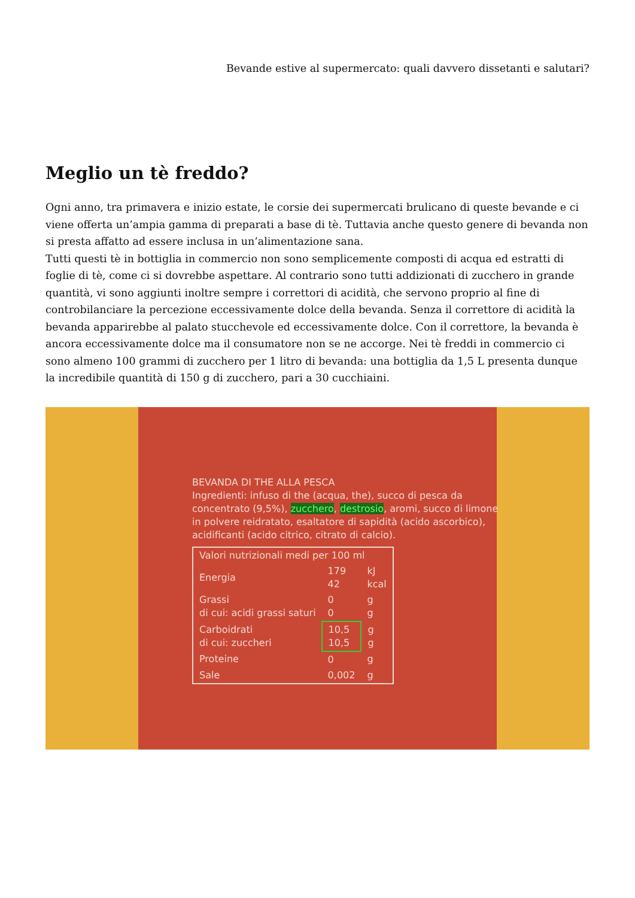Bevande estive al supermercato: quali davvero dissetanti e salutari?
Meglio un tè freddo?
Ogni anno, tra primavera e inizio estate, le corsie dei supermercati brulicano di queste bevande e ci viene offerta un’ampia gamma di preparati a base di tè. Tuttavia anche questo genere di bevanda non si presta affatto ad essere inclusa in un’alimentazione sana.
Tutti questi tè in bottiglia in commercio non sono semplicemente composti di acqua ed estratti di foglie di tè, come ci si dovrebbe aspettare. Al contrario sono tutti addizionati di zucchero in grande quantità, vi sono aggiunti inoltre sempre i correttori di acidità, che servono proprio al fine di controbilanciare la percezione eccessivamente dolce della bevanda. Senza il correttore di acidità la bevanda apparirebbe al palato stucchevole ed eccessivamente dolce. Con il correttore, la bevanda è ancora eccessivamente dolce ma il consumatore non se ne accorge. Nei tè freddi in commercio ci sono almeno 100 grammi di zucchero per 1 litro di bevanda: una bottiglia da 1,5 L presenta dunque la incredibile quantità di 150 g di zucchero, pari a 30 cucchiaini.
BEVANDA DI THE ALLA PESCA
Ingredienti: infuso di the (acqua, the), succo di pesca da concentrato (9,5%), zucchero, destrosio, aromi, succo di limone in polvere reidratato, esaltatore di sapidità (acido ascorbico), acidificanti (acido citrico, citrato di calcio).
| Valori nutrizionali medi per 100 ml | | |
| Energia | 179 42 | kJ kcal |
| Grassi di cui: acidi grassi saturi | 0 0 | g g |
| Carboidrati di cui: zuccheri | 10,5 10,5 | g g |
| Proteine | 0 | g |
| Sale | 0,002 | g |